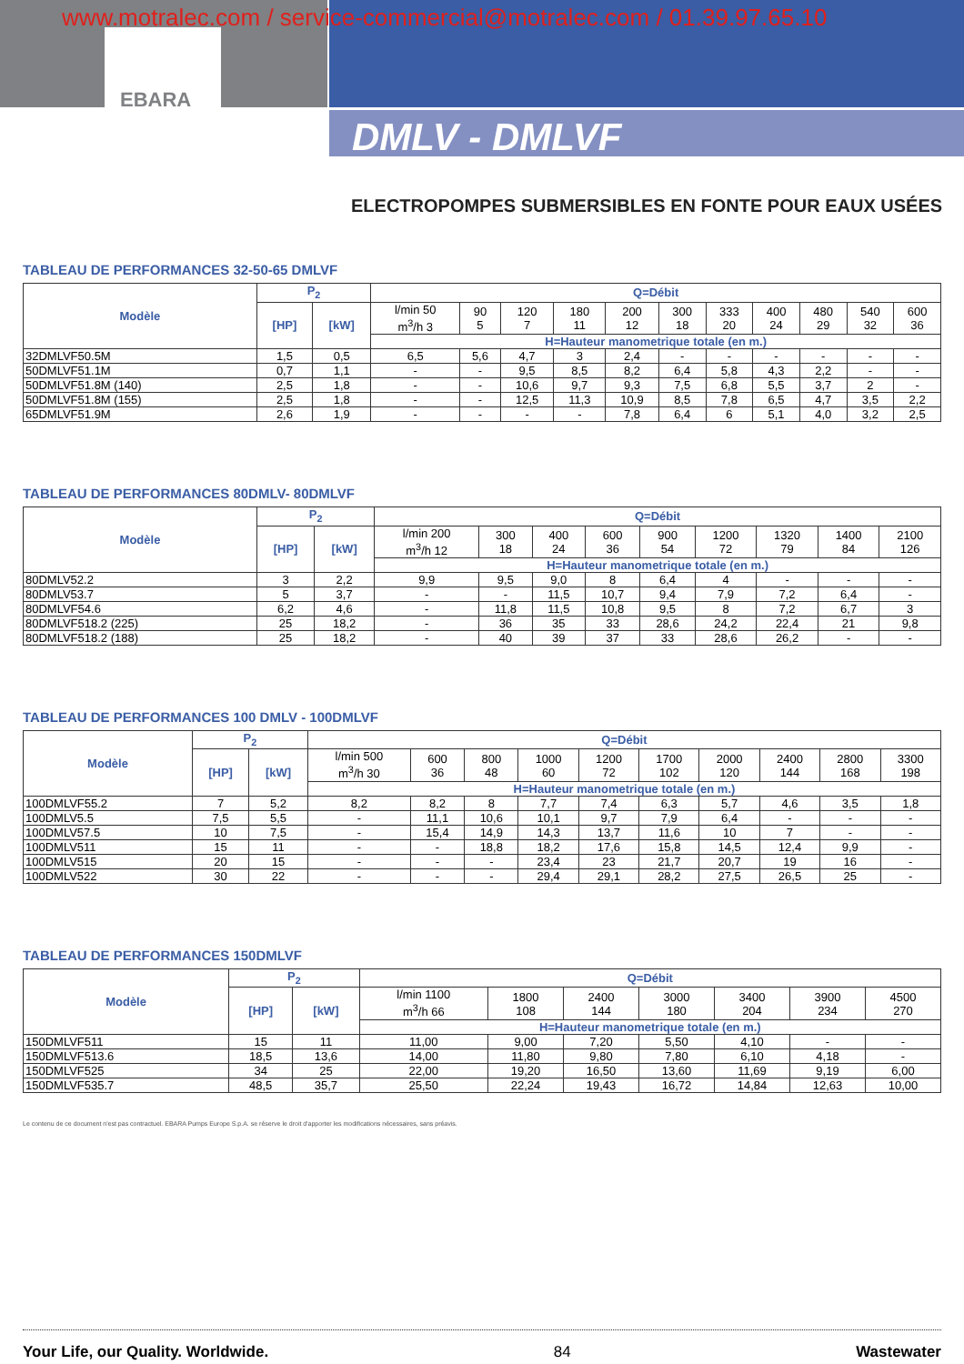www.motralec.com / service-commercial@motralec.com / 01.39.97.65.10
EBARA
DMLV - DMLVF
ELECTROPOMPES SUBMERSIBLES EN FONTE POUR EAUX USÉES
TABLEAU DE PERFORMANCES 32-50-65 DMLVF
| Modèle | P<sub>2</sub> | | Q=Débit | | | | | | | | | | |
| --- | --- | --- | --- | --- | --- | --- | --- | --- | --- | --- | --- | --- | --- |
| | [HP] | [kW] | l/min 50 m<sup>3</sup>/h 3 | 90 5 | 120 7 | 180 11 | 200 12 | 300 18 | 333 20 | 400 24 | 480 29 | 540 32 | 600 36 |
| | | | H=Hauteur manometrique totale (en m.) | | | | | | | | | | |
| 32DMLVF50.5M | 1,5 | 0,5 | 6,5 | 5,6 | 4,7 | 3 | 2,4 | - | - | - | - | - | - |
| 50DMLVF51.1M | 0,7 | 1,1 | - | - | 9,5 | 8,5 | 8,2 | 6,4 | 5,8 | 4,3 | 2,2 | - | - |
| 50DMLVF51.8M (140) | 2,5 | 1,8 | - | - | 10,6 | 9,7 | 9,3 | 7,5 | 6,8 | 5,5 | 3,7 | 2 | - |
| 50DMLVF51.8M (155) | 2,5 | 1,8 | - | - | 12,5 | 11,3 | 10,9 | 8,5 | 7,8 | 6,5 | 4,7 | 3,5 | 2,2 |
| 65DMLVF51.9M | 2,6 | 1,9 | - | - | - | - | 7,8 | 6,4 | 6 | 5,1 | 4,0 | 3,2 | 2,5 |
TABLEAU DE PERFORMANCES 80DMLV- 80DMLVF
| Modèle | P<sub>2</sub> | | Q=Débit | | | | | | | | |
| --- | --- | --- | --- | --- | --- | --- | --- | --- | --- | --- | --- |
| | [HP] | [kW] | l/min 200 m<sup>3</sup>/h 12 | 300 18 | 400 24 | 600 36 | 900 54 | 1200 72 | 1320 79 | 1400 84 | 2100 126 |
| | | | H=Hauteur manometrique totale (en m.) | | | | | | | | |
| 80DMLV52.2 | 3 | 2,2 | 9,9 | 9,5 | 9,0 | 8 | 6,4 | 4 | - | - | - |
| 80DMLV53.7 | 5 | 3,7 | - | - | 11,5 | 10,7 | 9,4 | 7,9 | 7,2 | 6,4 | - |
| 80DMLVF54.6 | 6,2 | 4,6 | - | 11,8 | 11,5 | 10,8 | 9,5 | 8 | 7,2 | 6,7 | 3 |
| 80DMLVF518.2 (225) | 25 | 18,2 | - | 36 | 35 | 33 | 28,6 | 24,2 | 22,4 | 21 | 9,8 |
| 80DMLVF518.2 (188) | 25 | 18,2 | - | 40 | 39 | 37 | 33 | 28,6 | 26,2 | - | - |
TABLEAU DE PERFORMANCES 100 DMLV - 100DMLVF
| Modèle | P<sub>2</sub> | | Q=Débit | | | | | | | | | |
| --- | --- | --- | --- | --- | --- | --- | --- | --- | --- | --- | --- | --- |
| | [HP] | [kW] | l/min 500 m<sup>3</sup>/h 30 | 600 36 | 800 48 | 1000 60 | 1200 72 | 1700 102 | 2000 120 | 2400 144 | 2800 168 | 3300 198 |
| | | | H=Hauteur manometrique totale (en m.) | | | | | | | | | |
| 100DMLVF55.2 | 7 | 5,2 | 8,2 | 8,2 | 8 | 7,7 | 7,4 | 6,3 | 5,7 | 4,6 | 3,5 | 1,8 |
| 100DMLV5.5 | 7,5 | 5,5 | - | 11,1 | 10,6 | 10,1 | 9,7 | 7,9 | 6,4 | - | - | - |
| 100DMLV57.5 | 10 | 7,5 | - | 15,4 | 14,9 | 14,3 | 13,7 | 11,6 | 10 | 7 | - | - |
| 100DMLV511 | 15 | 11 | - | - | 18,8 | 18,2 | 17,6 | 15,8 | 14,5 | 12,4 | 9,9 | - |
| 100DMLV515 | 20 | 15 | - | - | - | 23,4 | 23 | 21,7 | 20,7 | 19 | 16 | - |
| 100DMLV522 | 30 | 22 | - | - | - | 29,4 | 29,1 | 28,2 | 27,5 | 26,5 | 25 | - |
TABLEAU DE PERFORMANCES 150DMLVF
| Modèle | P<sub>2</sub> | | Q=Débit | | | | | | |
| --- | --- | --- | --- | --- | --- | --- | --- | --- | --- |
| | [HP] | [kW] | l/min 1100 m<sup>3</sup>/h 66 | 1800 108 | 2400 144 | 3000 180 | 3400 204 | 3900 234 | 4500 270 |
| | | | H=Hauteur manometrique totale (en m.) | | | | | | |
| 150DMLVF511 | 15 | 11 | 11,00 | 9,00 | 7,20 | 5,50 | 4,10 | - | - |
| 150DMLVF513.6 | 18,5 | 13,6 | 14,00 | 11,80 | 9,80 | 7,80 | 6,10 | 4,18 | - |
| 150DMLVF525 | 34 | 25 | 22,00 | 19,20 | 16,50 | 13,60 | 11,69 | 9,19 | 6,00 |
| 150DMLVF535.7 | 48,5 | 35,7 | 25,50 | 22,24 | 19,43 | 16,72 | 14,84 | 12,63 | 10,00 |
Le contenu de ce document n'est pas contractuel. EBARA Pumps Europe S.p.A. se réserve le droit d'apporter les modifications nécessaires, sans préavis.
Your Life, our Quality. Worldwide. 84 Wastewater